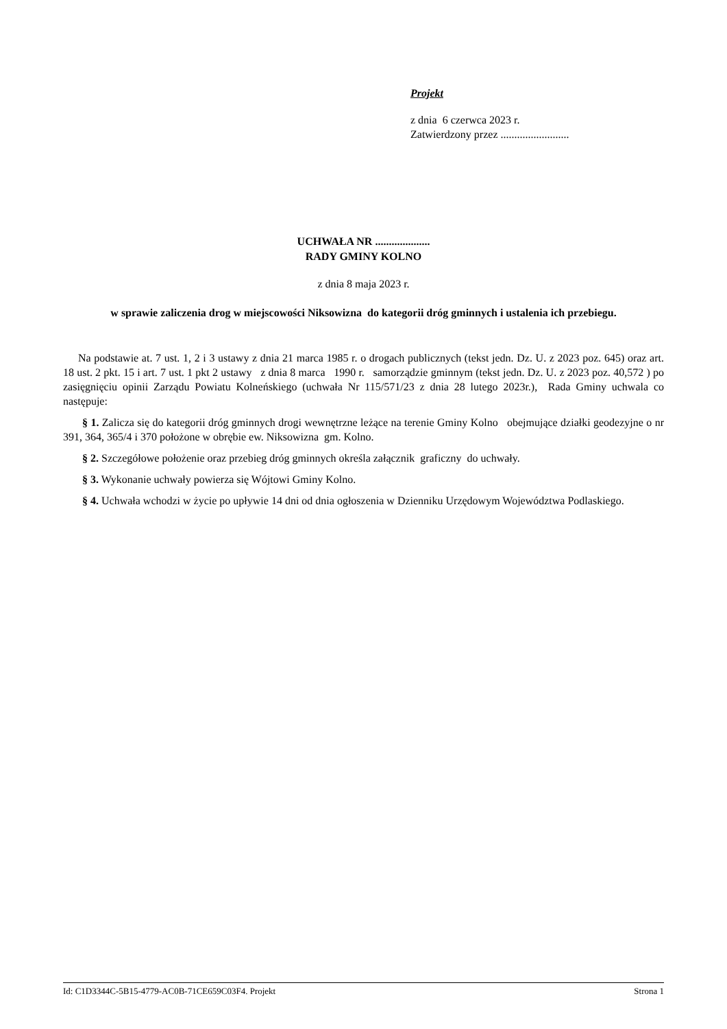Projekt
z dnia 6 czerwca 2023 r.
Zatwierdzony przez .........................
UCHWAŁA NR ....................
RADY GMINY KOLNO
z dnia 8 maja 2023 r.
w sprawie zaliczenia drog w miejscowości Niksowizna do kategorii dróg gminnych i ustalenia ich przebiegu.
Na podstawie at. 7 ust. 1, 2 i 3 ustawy z dnia 21 marca 1985 r. o drogach publicznych (tekst jedn. Dz. U. z 2023 poz. 645) oraz art. 18 ust. 2 pkt. 15 i art. 7 ust. 1 pkt 2 ustawy z dnia 8 marca 1990 r. samorządzie gminnym (tekst jedn. Dz. U. z 2023 poz. 40,572 ) po zasięgnięciu opinii Zarządu Powiatu Kolneńskiego (uchwała Nr 115/571/23 z dnia 28 lutego 2023r.), Rada Gminy uchwala co następuje:
§ 1. Zalicza się do kategorii dróg gminnych drogi wewnętrzne leżące na terenie Gminy Kolno obejmujące działki geodezyjne o nr 391, 364, 365/4 i 370 położone w obrębie ew. Niksowizna gm. Kolno.
§ 2. Szczegółowe położenie oraz przebieg dróg gminnych określa załącznik graficzny do uchwały.
§ 3. Wykonanie uchwały powierza się Wójtowi Gminy Kolno.
§ 4. Uchwała wchodzi w życie po upływie 14 dni od dnia ogłoszenia w Dzienniku Urzędowym Województwa Podlaskiego.
Id: C1D3344C-5B15-4779-AC0B-71CE659C03F4. Projekt Strona 1